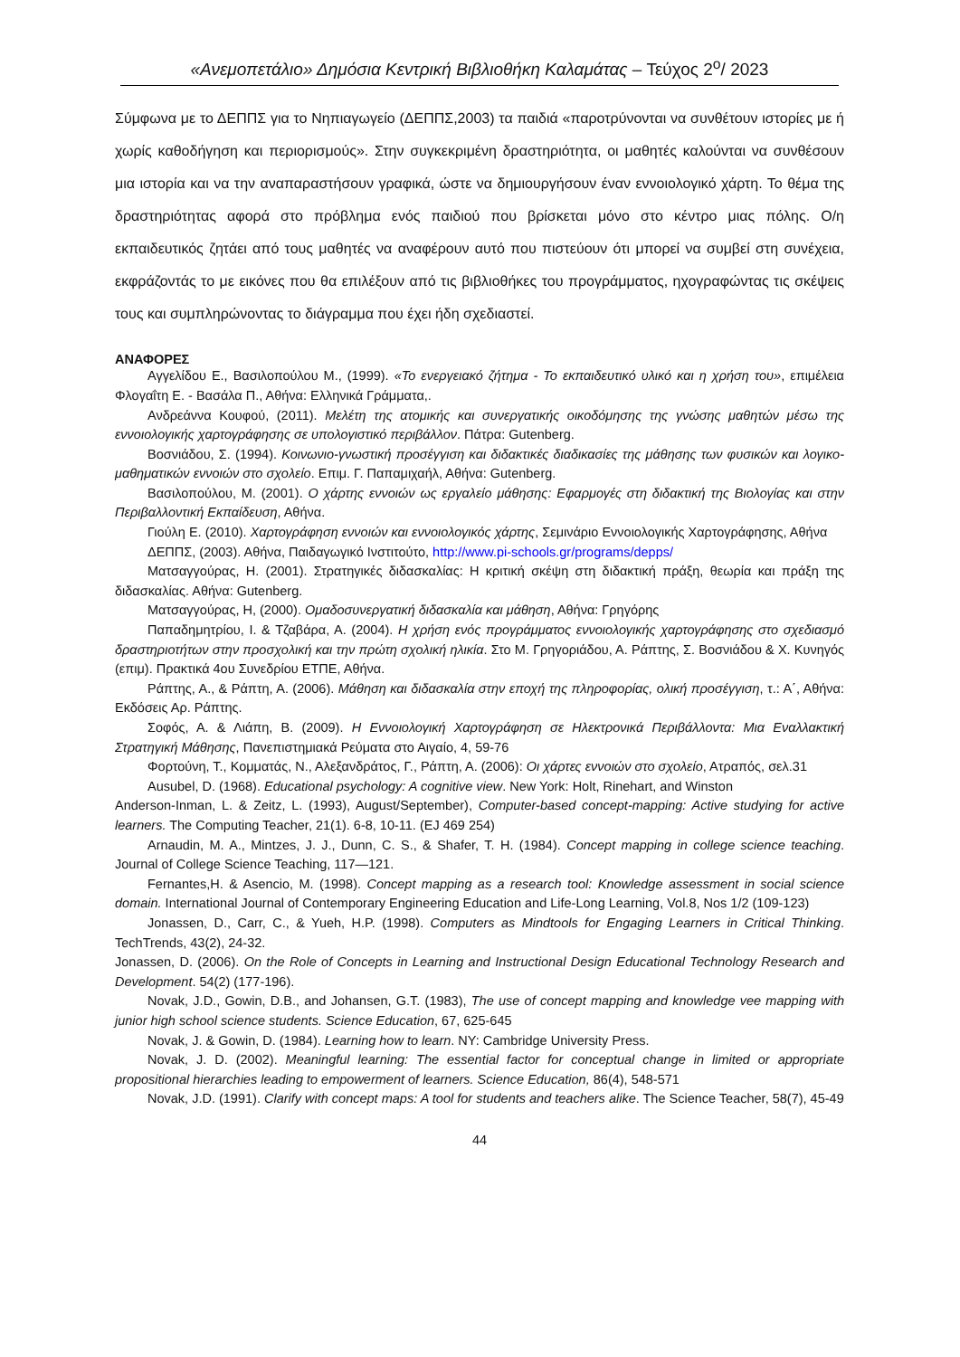«Ανεμοπετάλιο» Δημόσια Κεντρική Βιβλιοθήκη Καλαμάτας – Τεύχος 2<sup>ο</sup>/ 2023
Σύμφωνα με το ΔΕΠΠΣ για το Νηπιαγωγείο (ΔΕΠΠΣ,2003) τα παιδιά «παροτρύνονται να συνθέτουν ιστορίες με ή χωρίς καθοδήγηση και περιορισμούς». Στην συγκεκριμένη δραστηριότητα, οι μαθητές καλούνται να συνθέσουν μια ιστορία και να την αναπαραστήσουν γραφικά, ώστε να δημιουργήσουν έναν εννοιολογικό χάρτη. Το θέμα της δραστηριότητας αφορά στο πρόβλημα ενός παιδιού που βρίσκεται μόνο στο κέντρο μιας πόλης. Ο/η εκπαιδευτικός ζητάει από τους μαθητές να αναφέρουν αυτό που πιστεύουν ότι μπορεί να συμβεί στη συνέχεια, εκφράζοντάς το με εικόνες που θα επιλέξουν από τις βιβλιοθήκες του προγράμματος, ηχογραφώντας τις σκέψεις τους και συμπληρώνοντας το διάγραμμα που έχει ήδη σχεδιαστεί.
ΑΝΑΦΟΡΕΣ
Αγγελίδου Ε., Βασιλοπούλου Μ., (1999). «Το ενεργειακό ζήτημα - Το εκπαιδευτικό υλικό και η χρήση του», επιμέλεια Φλογαΐτη Ε. - Βασάλα Π., Αθήνα: Ελληνικά Γράμματα,.
Ανδρεάννα Κουφού, (2011). Μελέτη της ατομικής και συνεργατικής οικοδόμησης της γνώσης μαθητών μέσω της εννοιολογικής χαρτογράφησης σε υπολογιστικό περιβάλλον. Πάτρα: Gutenberg.
Βοσνιάδου, Σ. (1994). Κοινωνιο-γνωστική προσέγγιση και διδακτικές διαδικασίες της μάθησης των φυσικών και λογικο-μαθηματικών εννοιών στο σχολείο. Επιμ. Γ. Παπαμιχαήλ, Αθήνα: Gutenberg.
Βασιλοπούλου, Μ. (2001). Ο χάρτης εννοιών ως εργαλείο μάθησης: Εφαρμογές στη διδακτική της Βιολογίας και στην Περιβαλλοντική Εκπαίδευση, Αθήνα.
Γιούλη Ε. (2010). Χαρτογράφηση εννοιών και εννοιολογικός χάρτης, Σεμινάριο Εννοιολογικής Χαρτογράφησης, Αθήνα
ΔΕΠΠΣ, (2003). Αθήνα, Παιδαγωγικό Ινστιτούτο, http://www.pi-schools.gr/programs/depps/
Ματσαγγούρας, Η. (2001). Στρατηγικές διδασκαλίας: Η κριτική σκέψη στη διδακτική πράξη, θεωρία και πράξη της διδασκαλίας. Αθήνα: Gutenberg.
Ματσαγγούρας, Η, (2000). Ομαδοσυνεργατική διδασκαλία και μάθηση, Αθήνα: Γρηγόρης
Παπαδημητρίου, Ι. & Τζαβάρα, Α. (2004). Η χρήση ενός προγράμματος εννοιολογικής χαρτογράφησης στο σχεδιασμό δραστηριοτήτων στην προσχολική και την πρώτη σχολική ηλικία. Στο Μ. Γρηγοριάδου, Α. Ράπτης, Σ. Βοσνιάδου & Χ. Κυνηγός (επιμ). Πρακτικά 4ου Συνεδρίου ΕΤΠΕ, Αθήνα.
Ράπτης, Α., & Ράπτη, Α. (2006). Μάθηση και διδασκαλία στην εποχή της πληροφορίας, ολική προσέγγιση, τ.: Α΄, Αθήνα: Εκδόσεις Αρ. Ράπτης.
Σοφός, Α. & Λιάπη, Β. (2009). Η Εννοιολογική Χαρτογράφηση σε Ηλεκτρονικά Περιβάλλοντα: Μια Εναλλακτική Στρατηγική Μάθησης, Πανεπιστημιακά Ρεύματα στο Αιγαίο, 4, 59-76
Φορτούνη, Τ., Κομματάς, Ν., Αλεξανδράτος, Γ., Ράπτη, Α. (2006): Οι χάρτες εννοιών στο σχολείο, Ατραπός, σελ.31
Ausubel, D. (1968). Educational psychology: A cognitive view. New York: Holt, Rinehart, and Winston
Anderson-Inman, L. & Zeitz, L. (1993), August/September), Computer-based concept-mapping: Active studying for active learners. The Computing Teacher, 21(1). 6-8, 10-11. (EJ 469 254)
Arnaudin, M. A., Mintzes, J. J., Dunn, C. S., & Shafer, T. H. (1984). Concept mapping in college science teaching. Journal of College Science Teaching, 117—121.
Fernantes,H. & Asencio, M. (1998). Concept mapping as a research tool: Knowledge assessment in social science domain. International Journal of Contemporary Engineering Education and Life-Long Learning, Vol.8, Nos 1/2 (109-123)
Jonassen, D., Carr, C., & Yueh, H.P. (1998). Computers as Mindtools for Engaging Learners in Critical Thinking. TechTrends, 43(2), 24-32.
Jonassen, D. (2006). On the Role of Concepts in Learning and Instructional Design Educational Technology Research and Development. 54(2) (177-196).
Novak, J.D., Gowin, D.B., and Johansen, G.T. (1983), The use of concept mapping and knowledge vee mapping with junior high school science students. Science Education, 67, 625-645
Novak, J. & Gowin, D. (1984). Learning how to learn. NY: Cambridge University Press.
Novak, J. D. (2002). Meaningful learning: The essential factor for conceptual change in limited or appropriate propositional hierarchies leading to empowerment of learners. Science Education, 86(4), 548-571
Novak, J.D. (1991). Clarify with concept maps: A tool for students and teachers alike. The Science Teacher, 58(7), 45-49
44